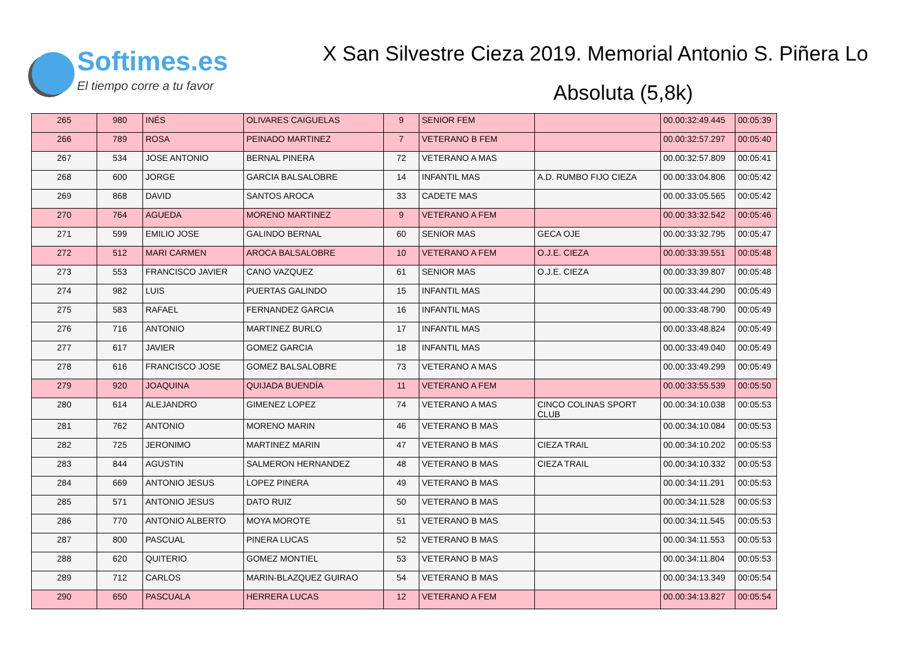Softimes.es
El tiempo corre a tu favor
X San Silvestre Cieza 2019. Memorial Antonio S. Piñera Lo
Absoluta (5,8k)
| 265 | 980 | INÉS | OLIVARES CAIGUELAS | 9 | SENIOR FEM | | 00.00:32:49.445 | 00:05:39 |
| 266 | 789 | ROSA | PEINADO MARTINEZ | 7 | VETERANO B FEM | | 00.00:32:57.297 | 00:05:40 |
| 267 | 534 | JOSE ANTONIO | BERNAL PINERA | 72 | VETERANO A MAS | | 00.00:32:57.809 | 00:05:41 |
| 268 | 600 | JORGE | GARCIA BALSALOBRE | 14 | INFANTIL MAS | A.D. RUMBO FIJO CIEZA | 00.00:33:04.806 | 00:05:42 |
| 269 | 868 | DAVID | SANTOS AROCA | 33 | CADETE MAS | | 00.00:33:05.565 | 00:05:42 |
| 270 | 764 | AGUEDA | MORENO MARTINEZ | 9 | VETERANO A FEM | | 00.00:33:32.542 | 00:05:46 |
| 271 | 599 | EMILIO JOSE | GALINDO BERNAL | 60 | SENIOR MAS | GECA OJE | 00.00:33:32.795 | 00:05:47 |
| 272 | 512 | MARI CARMEN | AROCA BALSALOBRE | 10 | VETERANO A FEM | O.J.E. CIEZA | 00.00:33:39.551 | 00:05:48 |
| 273 | 553 | FRANCISCO JAVIER | CANO VAZQUEZ | 61 | SENIOR MAS | O.J.E. CIEZA | 00.00:33:39.807 | 00:05:48 |
| 274 | 982 | LUIS | PUERTAS GALINDO | 15 | INFANTIL MAS | | 00.00:33:44.290 | 00:05:49 |
| 275 | 583 | RAFAEL | FERNANDEZ GARCIA | 16 | INFANTIL MAS | | 00.00:33:48.790 | 00:05:49 |
| 276 | 716 | ANTONIO | MARTINEZ BURLO | 17 | INFANTIL MAS | | 00.00:33:48.824 | 00:05:49 |
| 277 | 617 | JAVIER | GOMEZ GARCIA | 18 | INFANTIL MAS | | 00.00:33:49.040 | 00:05:49 |
| 278 | 616 | FRANCISCO JOSE | GOMEZ BALSALOBRE | 73 | VETERANO A MAS | | 00.00:33:49.299 | 00:05:49 |
| 279 | 920 | JOAQUINA | QUIJADA BUENDÍA | 11 | VETERANO A FEM | | 00.00:33:55.539 | 00:05:50 |
| 280 | 614 | ALEJANDRO | GIMENEZ LOPEZ | 74 | VETERANO A MAS | CINCO COLINAS SPORT CLUB | 00.00:34:10.038 | 00:05:53 |
| 281 | 762 | ANTONIO | MORENO MARIN | 46 | VETERANO B MAS | | 00.00:34:10.084 | 00:05:53 |
| 282 | 725 | JERONIMO | MARTINEZ MARIN | 47 | VETERANO B MAS | CIEZA TRAIL | 00.00:34:10.202 | 00:05:53 |
| 283 | 844 | AGUSTIN | SALMERON HERNANDEZ | 48 | VETERANO B MAS | CIEZA TRAIL | 00.00:34:10.332 | 00:05:53 |
| 284 | 669 | ANTONIO JESUS | LOPEZ PINERA | 49 | VETERANO B MAS | | 00.00:34:11.291 | 00:05:53 |
| 285 | 571 | ANTONIO JESUS | DATO RUIZ | 50 | VETERANO B MAS | | 00.00:34:11.528 | 00:05:53 |
| 286 | 770 | ANTONIO ALBERTO | MOYA MOROTE | 51 | VETERANO B MAS | | 00.00:34:11.545 | 00:05:53 |
| 287 | 800 | PASCUAL | PINERA LUCAS | 52 | VETERANO B MAS | | 00.00:34:11.553 | 00:05:53 |
| 288 | 620 | QUITERIO | GOMEZ MONTIEL | 53 | VETERANO B MAS | | 00.00:34:11.804 | 00:05:53 |
| 289 | 712 | CARLOS | MARIN-BLAZQUEZ GUIRAO | 54 | VETERANO B MAS | | 00.00:34:13.349 | 00:05:54 |
| 290 | 650 | PASCUALA | HERRERA LUCAS | 12 | VETERANO A FEM | | 00.00:34:13.827 | 00:05:54 |